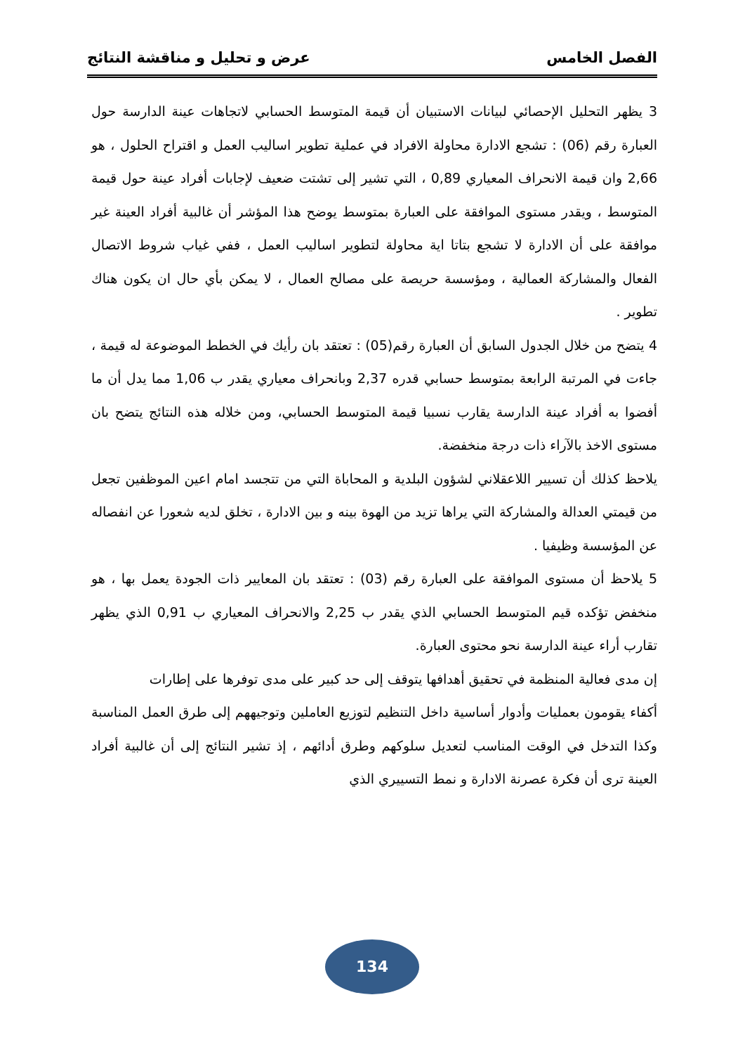الفصل الخامس عرض و تحليل و مناقشة النتائج
3 يظهر التحليل الإحصائي لبيانات الاستبيان أن قيمة المتوسط الحسابي لاتجاهات عينة الدارسة حول العبارة رقم (06) : تشجع الادارة محاولة الافراد في عملية تطوير اساليب العمل و اقتراح الحلول ، هو 2,66 وان قيمة الانحراف المعياري 0,89 ، التي تشير إلى تشتت ضعيف لإجابات أفراد عينة حول قيمة المتوسط ، ويقدر مستوى الموافقة على العبارة بمتوسط يوضح هذا المؤشر أن غالبية أفراد العينة غير موافقة على أن الادارة لا تشجع بتاتا اية محاولة لتطوير اساليب العمل ، ففي غياب شروط الاتصال الفعال والمشاركة العمالية ، ومؤسسة حريصة على مصالح العمال ، لا يمكن بأي حال ان يكون هناك تطوير .
4 يتضح من خلال الجدول السابق أن العبارة رقم(05) : تعتقد بان رأيك في الخطط الموضوعة له قيمة ، جاءت في المرتبة الرابعة بمتوسط حسابي قدره 2,37 وبانحراف معياري يقدر ب 1,06 مما يدل أن ما أفضوا به أفراد عينة الدارسة يقارب نسبيا قيمة المتوسط الحسابي، ومن خلاله هذه النتائج يتضح بان مستوى الاخذ بالآراء ذات درجة منخفضة.
يلاحظ كذلك أن تسيير اللاعقلاني لشؤون البلدية و المحاباة التي من تتجسد امام اعين الموظفين تجعل من قيمتي العدالة والمشاركة التي يراها تزيد من الهوة بينه و بين الادارة ، تخلق لديه شعورا عن انفصاله عن المؤسسة وظيفيا .
5 يلاحظ أن مستوى الموافقة على العبارة رقم (03) : تعتقد بان المعايير ذات الجودة يعمل بها ، هو منخفض تؤكده قيم المتوسط الحسابي الذي يقدر ب 2,25 والانحراف المعياري ب 0,91 الذي يظهر تقارب أراء عينة الدارسة نحو محتوى العبارة.
إن مدى فعالية المنظمة في تحقيق أهدافها يتوقف إلى حد كبير على مدى توفرها على إطارات
أكفاء يقومون بعمليات وأدوار أساسية داخل التنظيم لتوزيع العاملين وتوجيههم إلى طرق العمل المناسبة وكذا التدخل في الوقت المناسب لتعديل سلوكهم وطرق أدائهم ، إذ تشير النتائج إلى أن غالبية أفراد العينة ترى أن فكرة عصرنة الادارة و نمط التسييري الذي
134